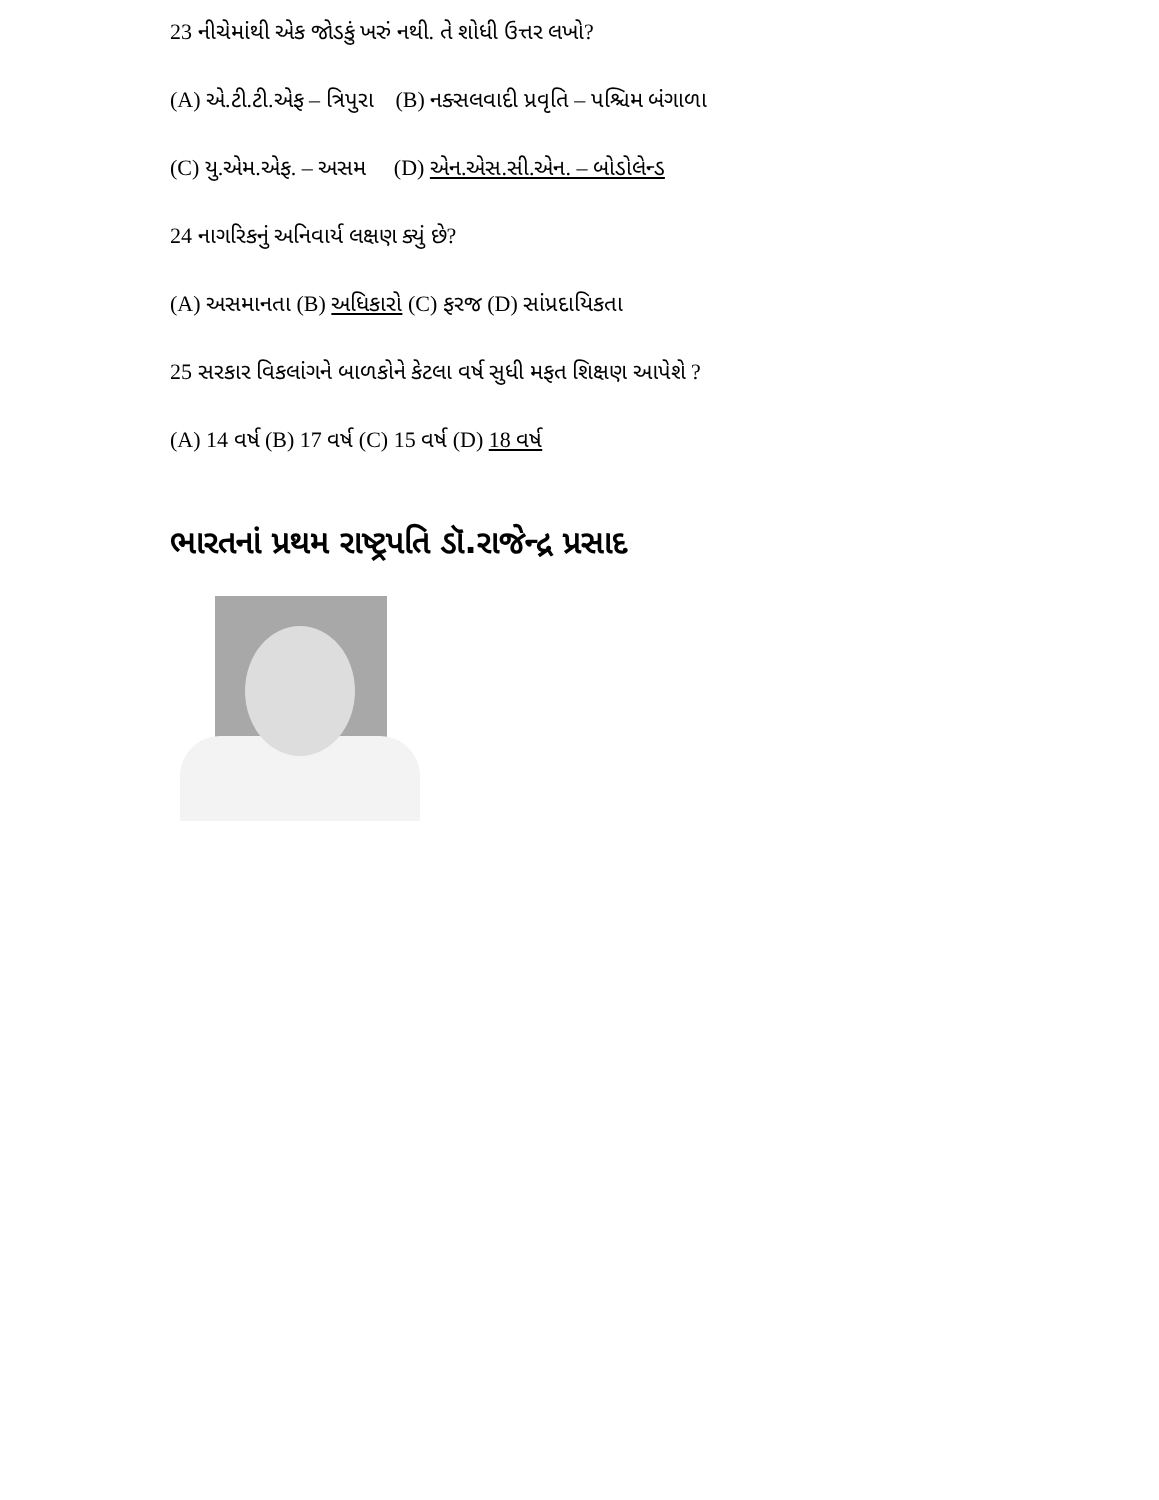23 નીચેમાંથી એક જોડકું ખરું નથી. તે શોધી ઉત્તર લખો?
(A) એ.ટી.ટી.એફ – ત્રિપુરા (B) નક્સલવાદી પ્રવૃતિ – પશ્ચિમ બંગાળા
(C) યુ.એમ.એફ. – અસમ (D) એન.એસ.સી.એન. – બોડોલેન્ડ
24 નાગરિકનું અનિવાર્ય લક્ષણ ક્યું છે?
(A) અસમાનતા (B) અધિકારો (C) ફરજ (D) સાંપ્રદાયિકતા
25 સરકાર વિકલાંગને બાળકોને કેટલા વર્ષ સુધી મફત શિક્ષણ આપેશે ?
(A) 14 વર્ષ (B) 17 વર્ષ (C) 15 વર્ષ (D) 18 વર્ષ
ભારતનાં પ્રથમ રાષ્ટ્રપતિ ડૉ.રાજેન્દ્ર પ્રસાદ